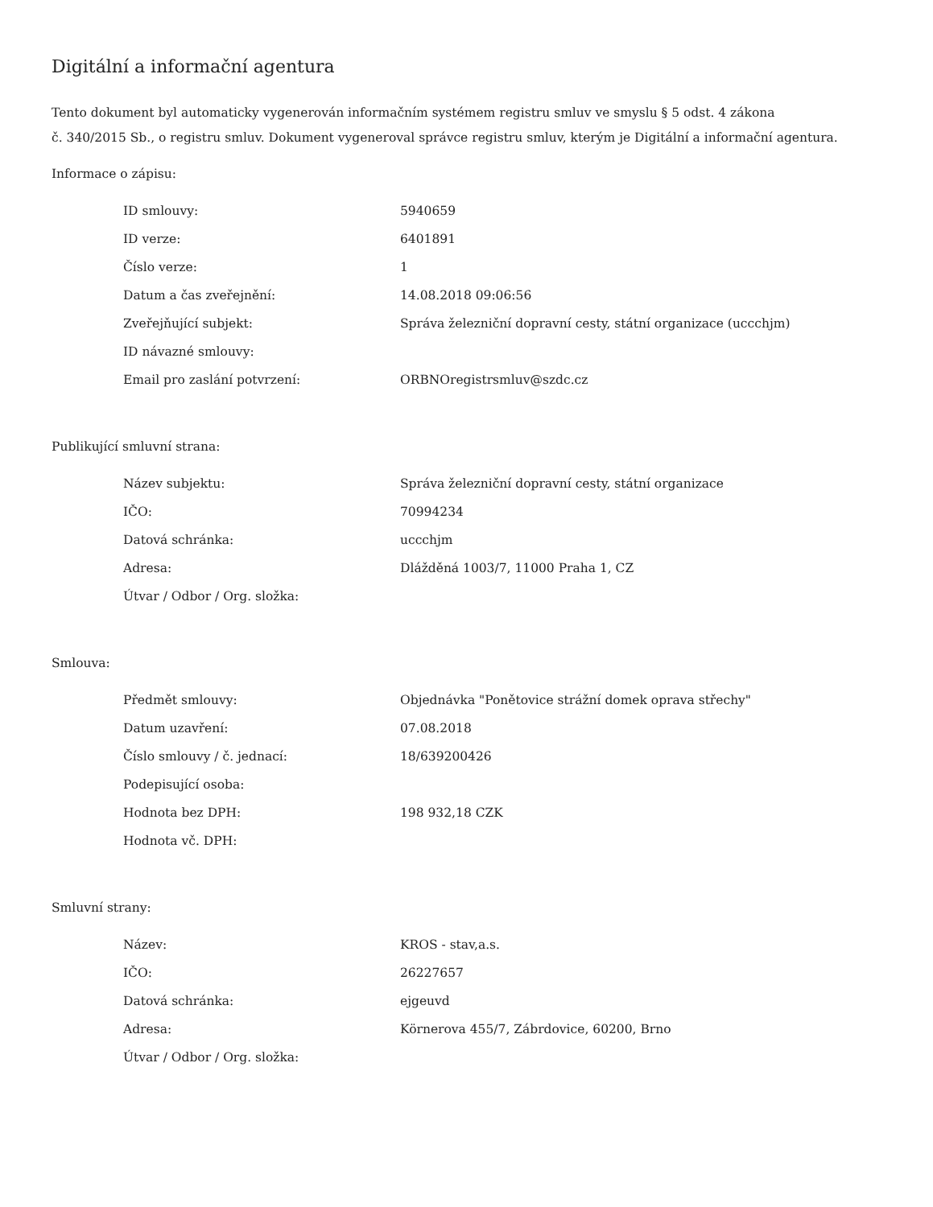Digitální a informační agentura
Tento dokument byl automaticky vygenerován informačním systémem registru smluv ve smyslu § 5 odst. 4 zákona
č. 340/2015 Sb., o registru smluv. Dokument vygeneroval správce registru smluv, kterým je Digitální a informační agentura.
Informace o zápisu:
| ID smlouvy: | 5940659 |
| ID verze: | 6401891 |
| Číslo verze: | 1 |
| Datum a čas zveřejnění: | 14.08.2018 09:06:56 |
| Zveřejňující subjekt: | Správa železniční dopravní cesty, státní organizace (uccchjm) |
| ID návazné smlouvy: | |
| Email pro zaslání potvrzení: | ORBNOregistrsmluv@szdc.cz |
Publikující smluvní strana:
| Název subjektu: | Správa železniční dopravní cesty, státní organizace |
| IČO: | 70994234 |
| Datová schránka: | uccchjm |
| Adresa: | Dlážděná 1003/7, 11000 Praha 1, CZ |
| Útvar / Odbor / Org. složka: | |
Smlouva:
| Předmět smlouvy: | Objednávka "Ponětovice strážní domek oprava střechy" |
| Datum uzavření: | 07.08.2018 |
| Číslo smlouvy / č. jednací: | 18/639200426 |
| Podepisující osoba: | |
| Hodnota bez DPH: | 198 932,18 CZK |
| Hodnota vč. DPH: | |
Smluvní strany:
| Název: | KROS - stav,a.s. |
| IČO: | 26227657 |
| Datová schránka: | ejgeuvd |
| Adresa: | Körnerova 455/7, Zábrdovice, 60200, Brno |
| Útvar / Odbor / Org. složka: | |